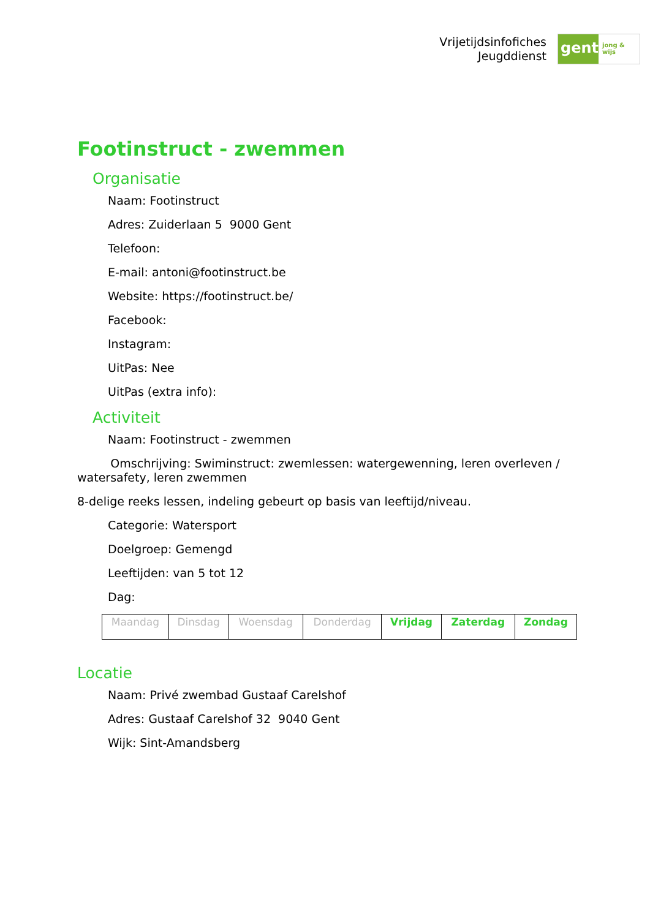Vrijetijdsinfofiches
Jeugddienst
gent:
jong & wijs
Footinstruct - zwemmen
Organisatie
Naam: Footinstruct
Adres: Zuiderlaan 5 9000 Gent
Telefoon:
E-mail: antoni@footinstruct.be
Website: https://footinstruct.be/
Facebook:
Instagram:
UitPas: Nee
UitPas (extra info):
Activiteit
Naam: Footinstruct - zwemmen
Omschrijving: Swiminstruct: zwemlessen: watergewenning, leren overleven / watersafety, leren zwemmen
8-delige reeks lessen, indeling gebeurt op basis van leeftijd/niveau.
Categorie: Watersport
Doelgroep: Gemengd
Leeftijden: van 5 tot 12
Dag:
| Maandag | Dinsdag | Woensdag | Donderdag | Vrijdag | Zaterdag | Zondag |
Locatie
Naam: Privé zwembad Gustaaf Carelshof
Adres: Gustaaf Carelshof 32 9040 Gent
Wijk: Sint-Amandsberg